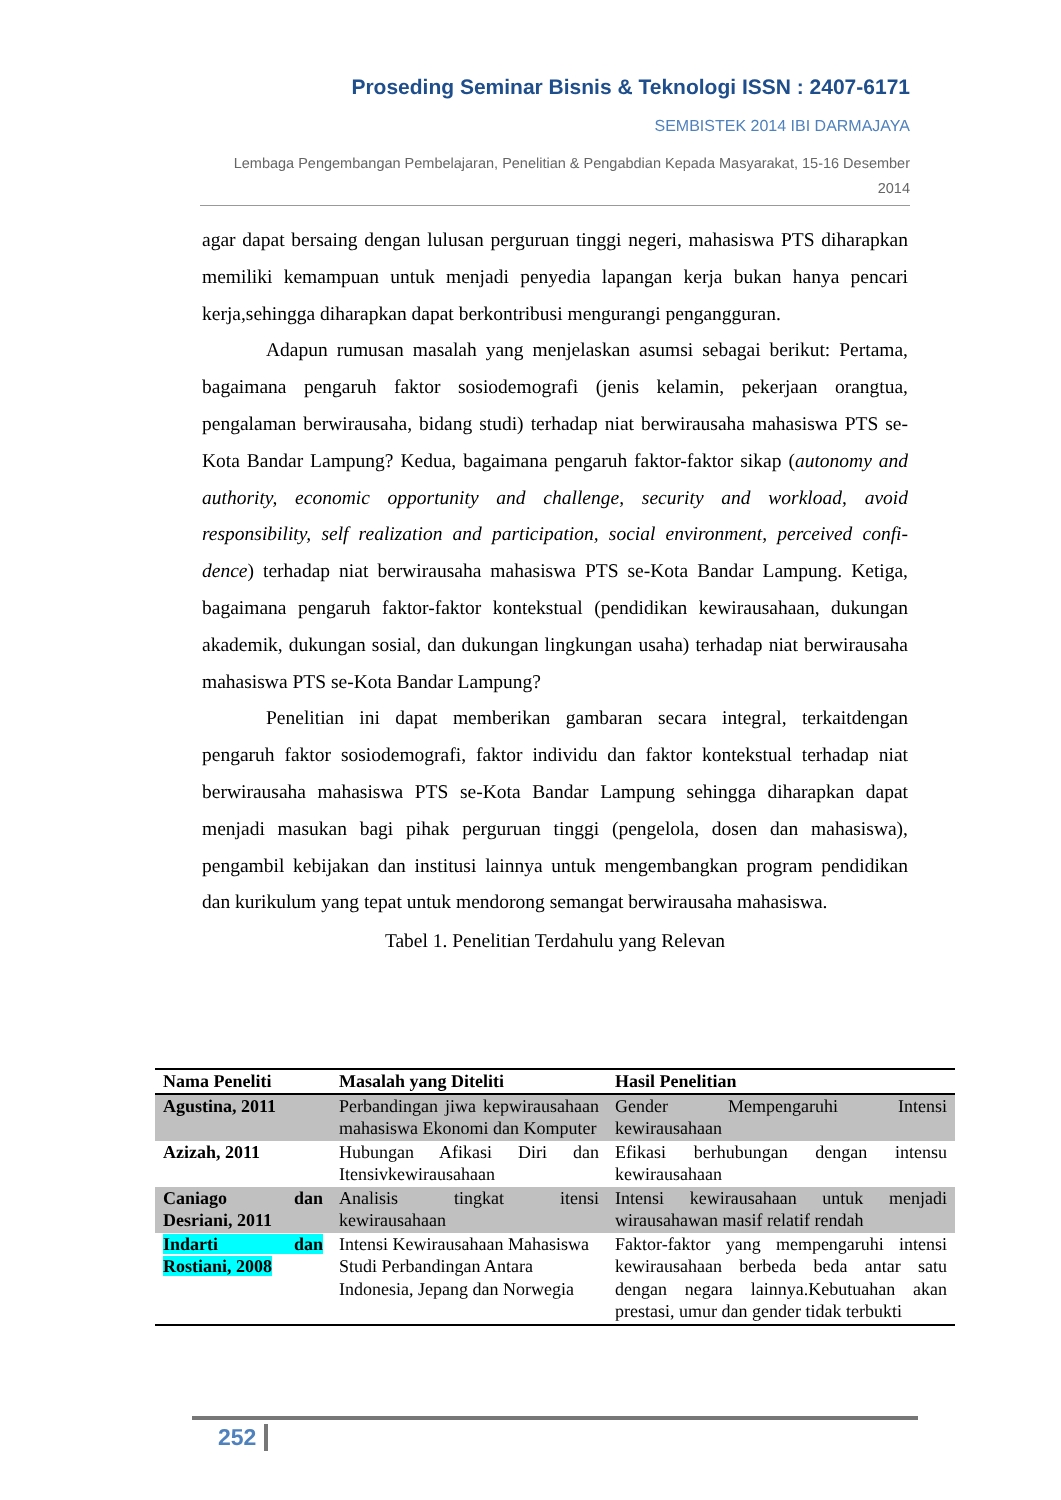Proseding Seminar Bisnis & Teknologi ISSN : 2407-6171
SEMBISTEK 2014 IBI DARMAJAYA
Lembaga Pengembangan Pembelajaran, Penelitian & Pengabdian Kepada Masyarakat, 15-16 Desember 2014
agar dapat bersaing dengan lulusan perguruan tinggi negeri, mahasiswa PTS diharapkan memiliki kemampuan untuk menjadi penyedia lapangan kerja bukan hanya pencari kerja,sehingga diharapkan dapat berkontribusi mengurangi pengangguran.
Adapun rumusan masalah yang menjelaskan asumsi sebagai berikut: Pertama, bagaimana pengaruh faktor sosiodemografi (jenis kelamin, pekerjaan orangtua, pengalaman berwirausaha, bidang studi) terhadap niat berwirausaha mahasiswa PTS se-Kota Bandar Lampung? Kedua, bagaimana pengaruh faktor-faktor sikap (autonomy and authority, economic opportunity and challenge, security and workload, avoid responsibility, self realization and participation, social environment, perceived confi-dence) terhadap niat berwirausaha mahasiswa PTS se-Kota Bandar Lampung. Ketiga, bagaimana pengaruh faktor-faktor kontekstual (pendidikan kewirausahaan, dukungan akademik, dukungan sosial, dan dukungan lingkungan usaha) terhadap niat berwirausaha mahasiswa PTS se-Kota Bandar Lampung?
Penelitian ini dapat memberikan gambaran secara integral, terkaitdengan pengaruh faktor sosiodemografi, faktor individu dan faktor kontekstual terhadap niat berwirausaha mahasiswa PTS se-Kota Bandar Lampung sehingga diharapkan dapat menjadi masukan bagi pihak perguruan tinggi (pengelola, dosen dan mahasiswa), pengambil kebijakan dan institusi lainnya untuk mengembangkan program pendidikan dan kurikulum yang tepat untuk mendorong semangat berwirausaha mahasiswa.
Tabel 1. Penelitian Terdahulu yang Relevan
| Nama Peneliti | Masalah yang Diteliti | Hasil Penelitian |
| --- | --- | --- |
| Agustina, 2011 | Perbandingan jiwa kepwirausahaan mahasiswa Ekonomi dan Komputer | Gender Mempengaruhi Intensi kewirausahaan |
| Azizah, 2011 | Hubungan Afikasi Diri dan Itensivkewirausahaan | Efikasi berhubungan dengan intensu kewirausahaan |
| Caniago dan Desriani, 2011 | Analisis tingkat itensi kewirausahaan | Intensi kewirausahaan untuk menjadi wirausahawan masif relatif rendah |
| Indarti dan Rostiani, 2008 | Intensi Kewirausahaan Mahasiswa Studi Perbandingan Antara Indonesia, Jepang dan Norwegia | Faktor-faktor yang mempengaruhi intensi kewirausahaan berbeda beda antar satu dengan negara lainnya.Kebutuahan akan prestasi, umur dan gender tidak terbukti |
252